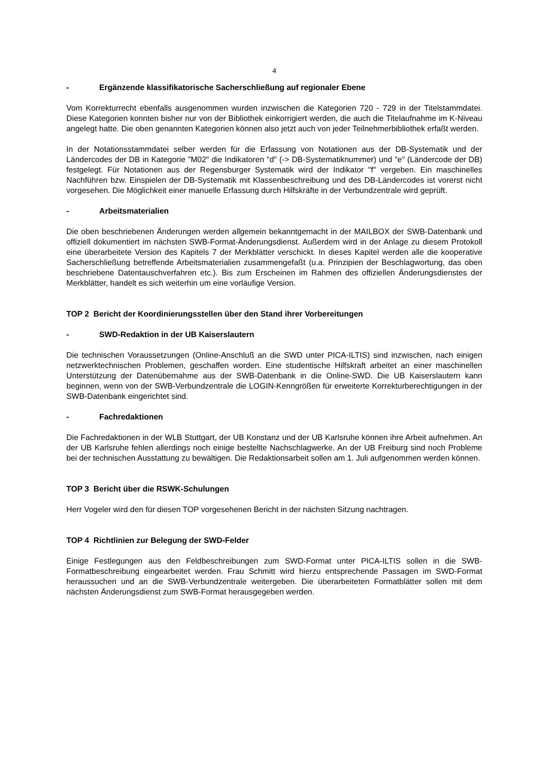4
- Ergänzende klassifikatorische Sacherschließung auf regionaler Ebene
Vom Korrekturrecht ebenfalls ausgenommen wurden inzwischen die Kategorien 720 - 729 in der Titelstammdatei. Diese Kategorien konnten bisher nur von der Bibliothek einkorrigiert werden, die auch die Titelaufnahme im K-Niveau angelegt hatte. Die oben genannten Kategorien können also jetzt auch von jeder Teilnehmerbibliothek erfaßt werden.
In der Notationsstammdatei selber werden für die Erfassung von Notationen aus der DB-Systematik und der Ländercodes der DB in Kategorie "M02" die Indikatoren "d" (-> DB-Systematiknummer) und "e" (Ländercode der DB) festgelegt. Für Notationen aus der Regensburger Systematik wird der Indikator "f" vergeben. Ein maschinelles Nachführen bzw. Einspielen der DB-Systematik mit Klassenbeschreibung und des DB-Ländercodes ist vorerst nicht vorgesehen. Die Möglichkeit einer manuelle Erfassung durch Hilfskräfte in der Verbundzentrale wird geprüft.
- Arbeitsmaterialien
Die oben beschriebenen Änderungen werden allgemein bekanntgemacht in der MAILBOX der SWB-Datenbank und offiziell dokumentiert im nächsten SWB-Format-Änderungsdienst. Außerdem wird in der Anlage zu diesem Protokoll eine überarbeitete Version des Kapitels 7 der Merkblätter verschickt. In dieses Kapitel werden alle die kooperative Sacherschließung betreffende Arbeitsmaterialien zusammengefaßt (u.a. Prinzipien der Beschlagwortung, das oben beschriebene Datentauschverfahren etc.). Bis zum Erscheinen im Rahmen des offiziellen Änderungsdienstes der Merkblätter, handelt es sich weiterhin um eine vorläufige Version.
TOP 2 Bericht der Koordinierungsstellen über den Stand ihrer Vorbereitungen
- SWD-Redaktion in der UB Kaiserslautern
Die technischen Voraussetzungen (Online-Anschluß an die SWD unter PICA-ILTIS) sind inzwischen, nach einigen netzwerktechnischen Problemen, geschaffen worden. Eine studentische Hilfskraft arbeitet an einer maschinellen Unterstützung der Datenübernahme aus der SWB-Datenbank in die Online-SWD. Die UB Kaiserslautern kann beginnen, wenn von der SWB-Verbundzentrale die LOGIN-Kenngrößen für erweiterte Korrekturberechtigungen in der SWB-Datenbank eingerichtet sind.
- Fachredaktionen
Die Fachredaktionen in der WLB Stuttgart, der UB Konstanz und der UB Karlsruhe können ihre Arbeit aufnehmen. An der UB Karlsruhe fehlen allerdings noch einige bestellte Nachschlagwerke. An der UB Freiburg sind noch Probleme bei der technischen Ausstattung zu bewältigen. Die Redaktionsarbeit sollen am 1. Juli aufgenommen werden können.
TOP 3 Bericht über die RSWK-Schulungen
Herr Vogeler wird den für diesen TOP vorgesehenen Bericht in der nächsten Sitzung nachtragen.
TOP 4 Richtlinien zur Belegung der SWD-Felder
Einige Festlegungen aus den Feldbeschreibungen zum SWD-Format unter PICA-ILTIS sollen in die SWB-Formatbeschreibung eingearbeitet werden. Frau Schmitt wird hierzu entsprechende Passagen im SWD-Format heraussuchen und an die SWB-Verbundzentrale weitergeben. Die überarbeiteten Formatblätter sollen mit dem nächsten Änderungsdienst zum SWB-Format herausgegeben werden.